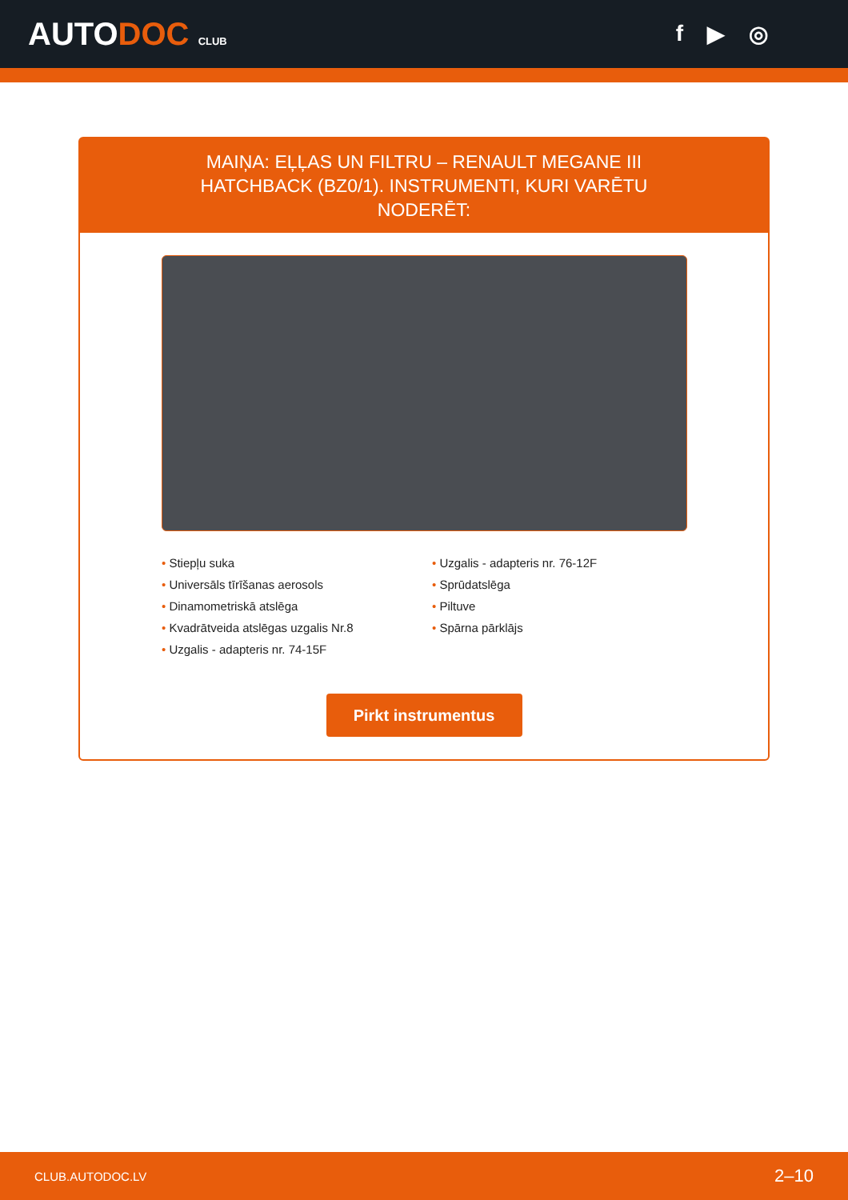AUTODOC CLUB
f ▶ ◎
MAIŅA: EĻĻAS UN FILTRU – RENAULT MEGANE III HATCHBACK (BZ0/1). INSTRUMENTI, KURI VARĒTU NODERĒT:
• Stiepļu suka
• Universāls tīrīšanas aerosols
• Dinamometriskā atslēga
• Kvadrātveida atslēgas uzgalis Nr.8
• Uzgalis - adapteris nr. 74-15F
• Uzgalis - adapteris nr. 76-12F
• Sprūdatslēga
• Piltuve
• Spārna pārklājs
Pirkt instrumentus
CLUB.AUTODOC.LV 2–10